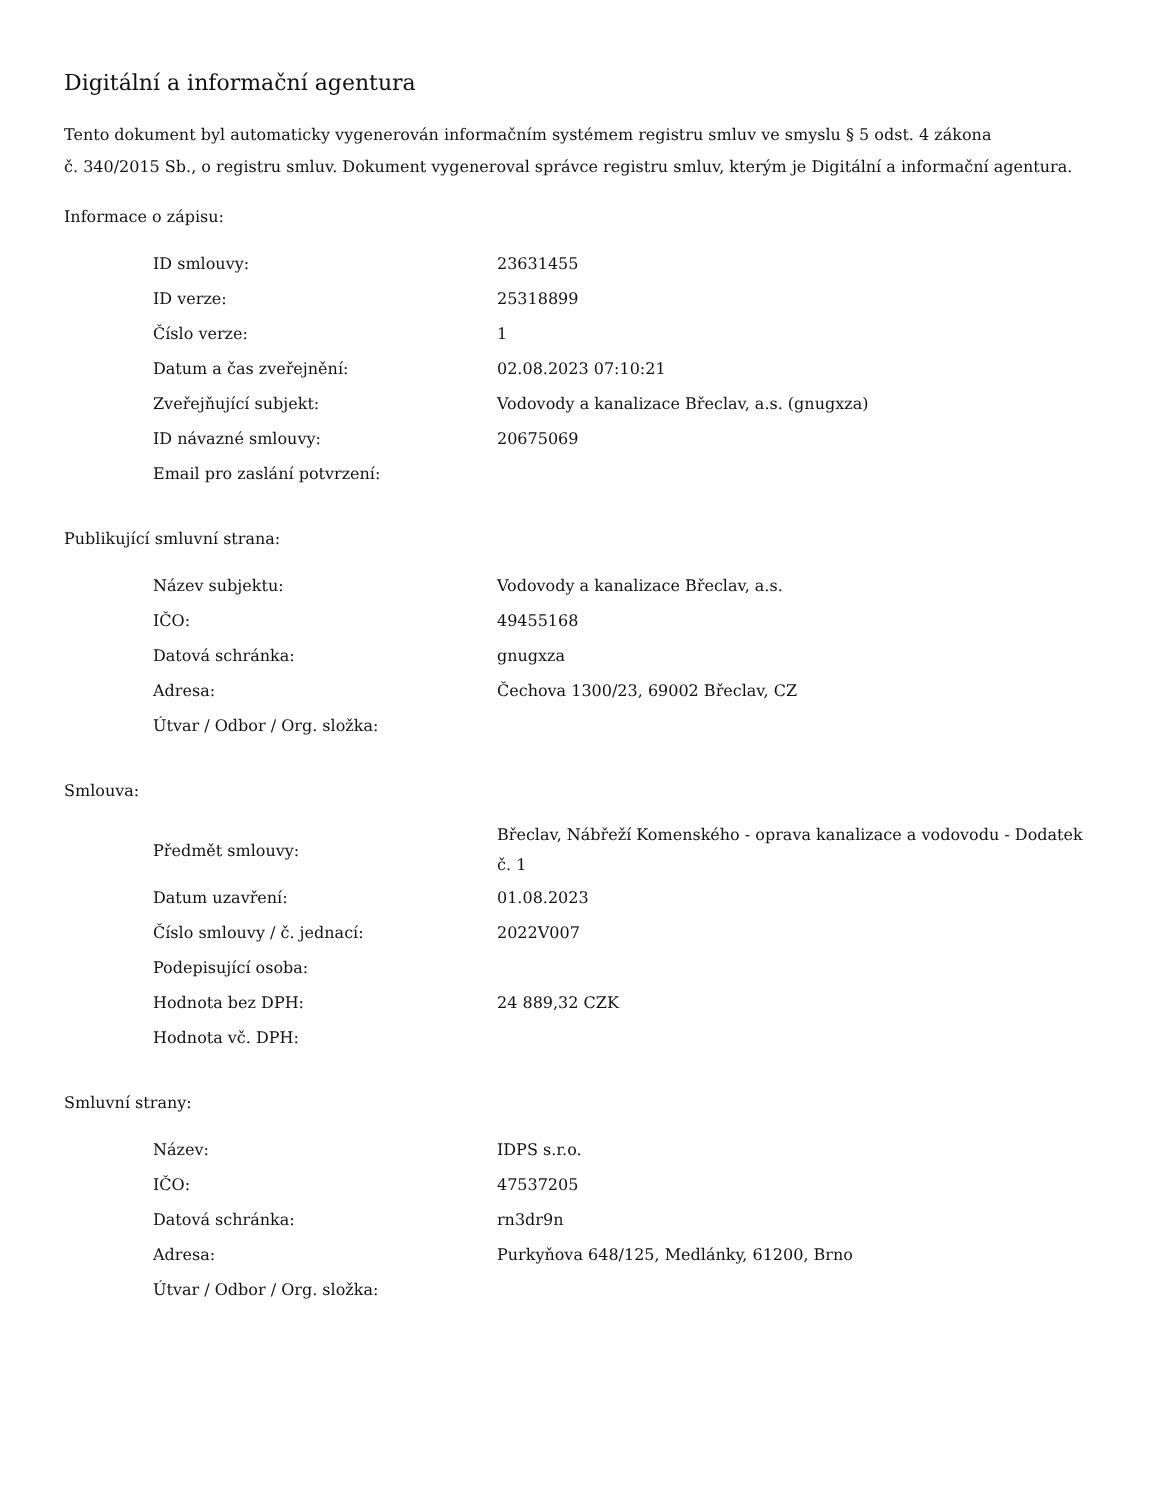Digitální a informační agentura
Tento dokument byl automaticky vygenerován informačním systémem registru smluv ve smyslu § 5 odst. 4 zákona
č. 340/2015 Sb., o registru smluv. Dokument vygeneroval správce registru smluv, kterým je Digitální a informační agentura.
Informace o zápisu:
| ID smlouvy: | 23631455 |
| ID verze: | 25318899 |
| Číslo verze: | 1 |
| Datum a čas zveřejnění: | 02.08.2023 07:10:21 |
| Zveřejňující subjekt: | Vodovody a kanalizace Břeclav, a.s. (gnugxza) |
| ID návazné smlouvy: | 20675069 |
| Email pro zaslání potvrzení: | |
Publikující smluvní strana:
| Název subjektu: | Vodovody a kanalizace Břeclav, a.s. |
| IČO: | 49455168 |
| Datová schránka: | gnugxza |
| Adresa: | Čechova 1300/23, 69002 Břeclav, CZ |
| Útvar / Odbor / Org. složka: | |
Smlouva:
| Předmět smlouvy: | Břeclav, Nábřeží Komenského - oprava kanalizace a vodovodu - Dodatek č. 1 |
| Datum uzavření: | 01.08.2023 |
| Číslo smlouvy / č. jednací: | 2022V007 |
| Podepisující osoba: | |
| Hodnota bez DPH: | 24 889,32 CZK |
| Hodnota vč. DPH: | |
Smluvní strany:
| Název: | IDPS s.r.o. |
| IČO: | 47537205 |
| Datová schránka: | rn3dr9n |
| Adresa: | Purkyňova 648/125, Medlánky, 61200, Brno |
| Útvar / Odbor / Org. složka: | |